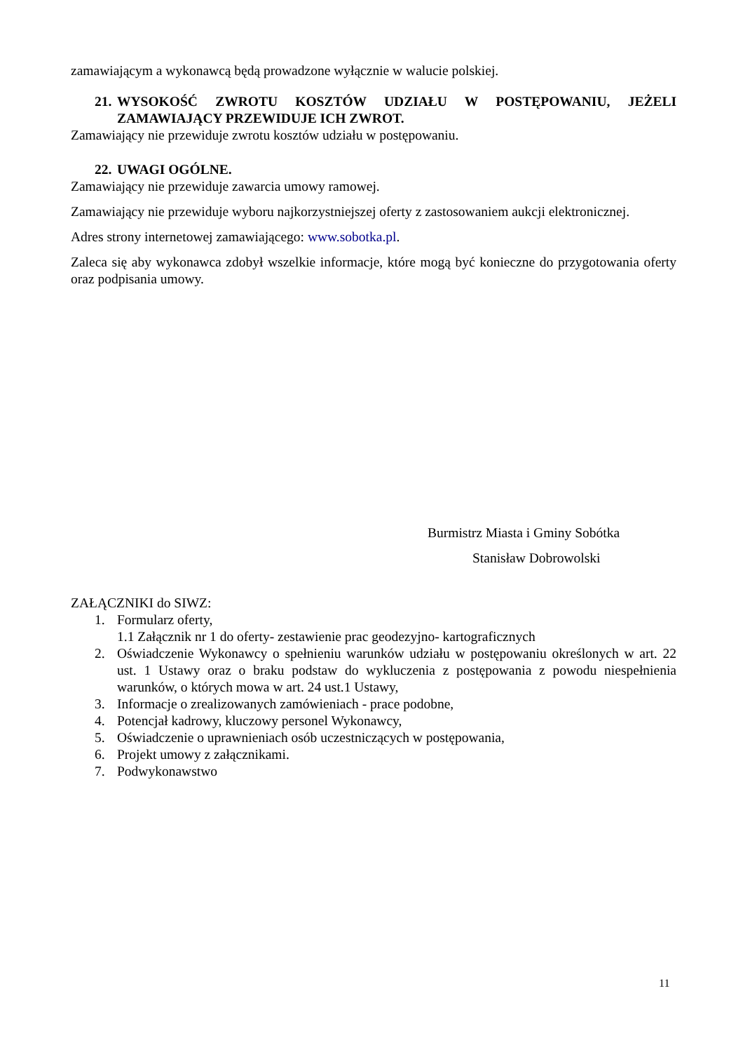zamawiającym a wykonawcą będą prowadzone wyłącznie w walucie polskiej.
21. WYSOKOŚĆ ZWROTU KOSZTÓW UDZIAŁU W POSTĘPOWANIU, JEŻELI ZAMAWIAJĄCY PRZEWIDUJE ICH ZWROT.
Zamawiający nie przewiduje zwrotu kosztów udziału w postępowaniu.
22. UWAGI OGÓLNE.
Zamawiający nie przewiduje zawarcia umowy ramowej.
Zamawiający nie przewiduje wyboru najkorzystniejszej oferty z zastosowaniem aukcji elektronicznej.
Adres strony internetowej zamawiającego: www.sobotka.pl.
Zaleca się aby wykonawca zdobył wszelkie informacje, które mogą być konieczne do przygotowania oferty oraz podpisania umowy.
Burmistrz Miasta i Gminy Sobótka
Stanisław Dobrowolski
ZAŁĄCZNIKI do SIWZ:
1. Formularz oferty,
1.1 Załącznik nr 1 do oferty- zestawienie prac geodezyjno- kartograficznych
2. Oświadczenie Wykonawcy o spełnieniu warunków udziału w postępowaniu określonych w art. 22 ust. 1 Ustawy oraz o braku podstaw do wykluczenia z postępowania z powodu niespełnienia warunków, o których mowa w art. 24 ust.1 Ustawy,
3. Informacje o zrealizowanych zamówieniach - prace podobne,
4. Potencjał kadrowy, kluczowy personel Wykonawcy,
5. Oświadczenie o uprawnieniach osób uczestniczących w postępowania,
6. Projekt umowy z załącznikami.
7. Podwykonawstwo
11